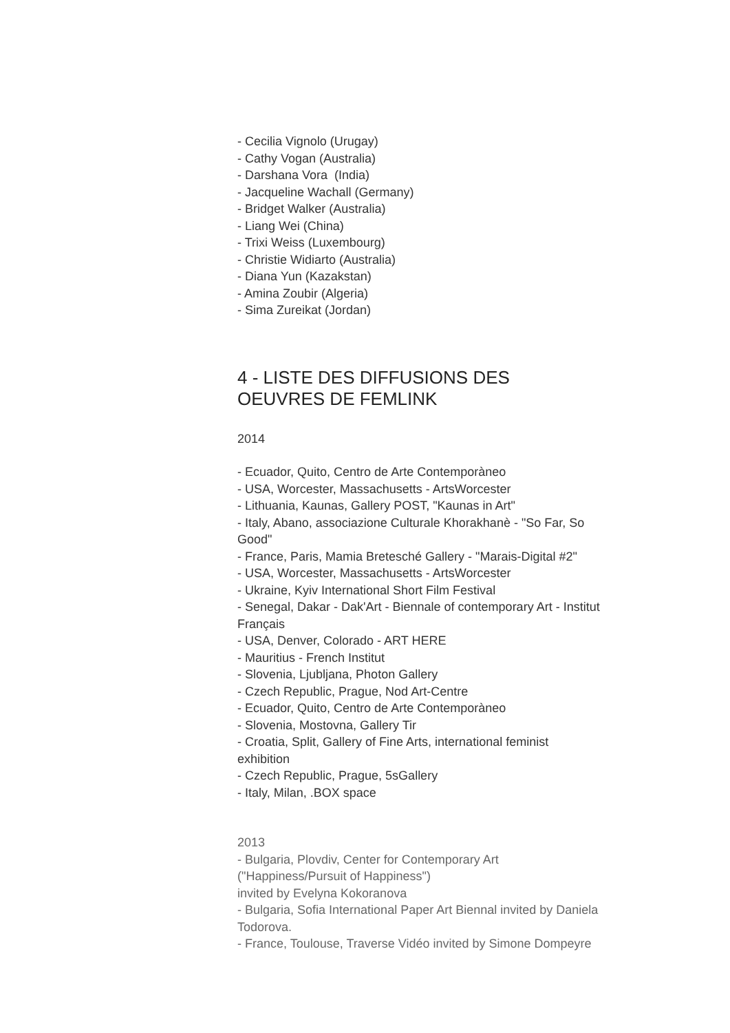- Cecilia Vignolo (Urugay)
- Cathy Vogan (Australia)
- Darshana Vora (India)
- Jacqueline Wachall (Germany)
- Bridget Walker (Australia)
- Liang Wei (China)
- Trixi Weiss (Luxembourg)
- Christie Widiarto (Australia)
- Diana Yun (Kazakstan)
- Amina Zoubir (Algeria)
- Sima Zureikat (Jordan)
4 - LISTE DES DIFFUSIONS DES OEUVRES DE FEMLINK
2014
- Ecuador, Quito, Centro de Arte Contemporàneo
- USA, Worcester, Massachusetts - ArtsWorcester
- Lithuania, Kaunas, Gallery POST, "Kaunas in Art"
- Italy, Abano, associazione Culturale Khorakhanè - "So Far, So Good"
- France, Paris, Mamia Bretesché Gallery - "Marais-Digital #2"
- USA, Worcester, Massachusetts - ArtsWorcester
- Ukraine, Kyiv International Short Film Festival
- Senegal, Dakar - Dak'Art - Biennale of contemporary Art - Institut Français
- USA, Denver, Colorado - ART HERE
- Mauritius - French Institut
- Slovenia, Ljubljana, Photon Gallery
- Czech Republic, Prague, Nod Art-Centre
- Ecuador, Quito, Centro de Arte Contemporàneo
- Slovenia, Mostovna, Gallery Tir
- Croatia, Split, Gallery of Fine Arts, international feminist exhibition
- Czech Republic, Prague, 5sGallery
- Italy, Milan, .BOX space
2013
- Bulgaria, Plovdiv, Center for Contemporary Art
("Happiness/Pursuit of Happiness")
invited by Evelyna Kokoranova
- Bulgaria, Sofia International Paper Art Biennal invited by Daniela Todorova.
- France, Toulouse, Traverse Vidéo invited by Simone Dompeyre